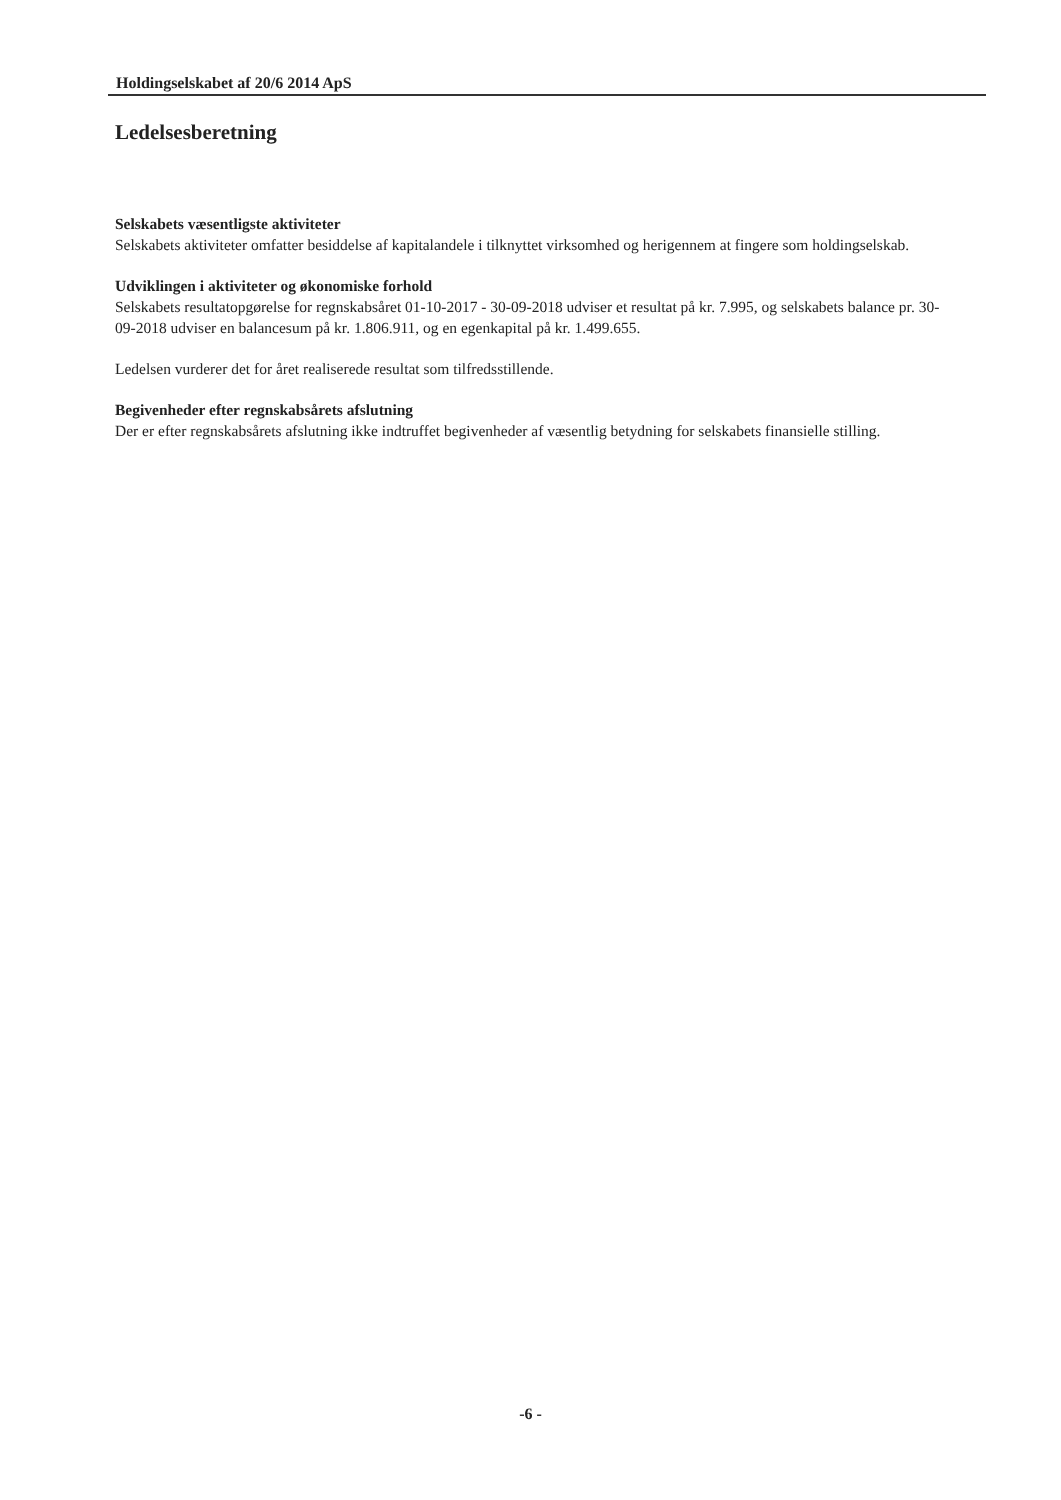Holdingselskabet af 20/6 2014 ApS
Ledelsesberetning
Selskabets væsentligste aktiviteter
Selskabets aktiviteter omfatter besiddelse af kapitalandele i tilknyttet virksomhed og herigennem at fingere som holdingselskab.
Udviklingen i aktiviteter og økonomiske forhold
Selskabets resultatopgørelse for regnskabsåret 01-10-2017 - 30-09-2018 udviser et resultat på kr. 7.995, og selskabets balance pr. 30-09-2018 udviser en balancesum på kr. 1.806.911, og en egenkapital på kr. 1.499.655.
Ledelsen vurderer det for året realiserede resultat som tilfredsstillende.
Begivenheder efter regnskabsårets afslutning
Der er efter regnskabsårets afslutning ikke indtruffet begivenheder af væsentlig betydning for selskabets finansielle stilling.
-6 -